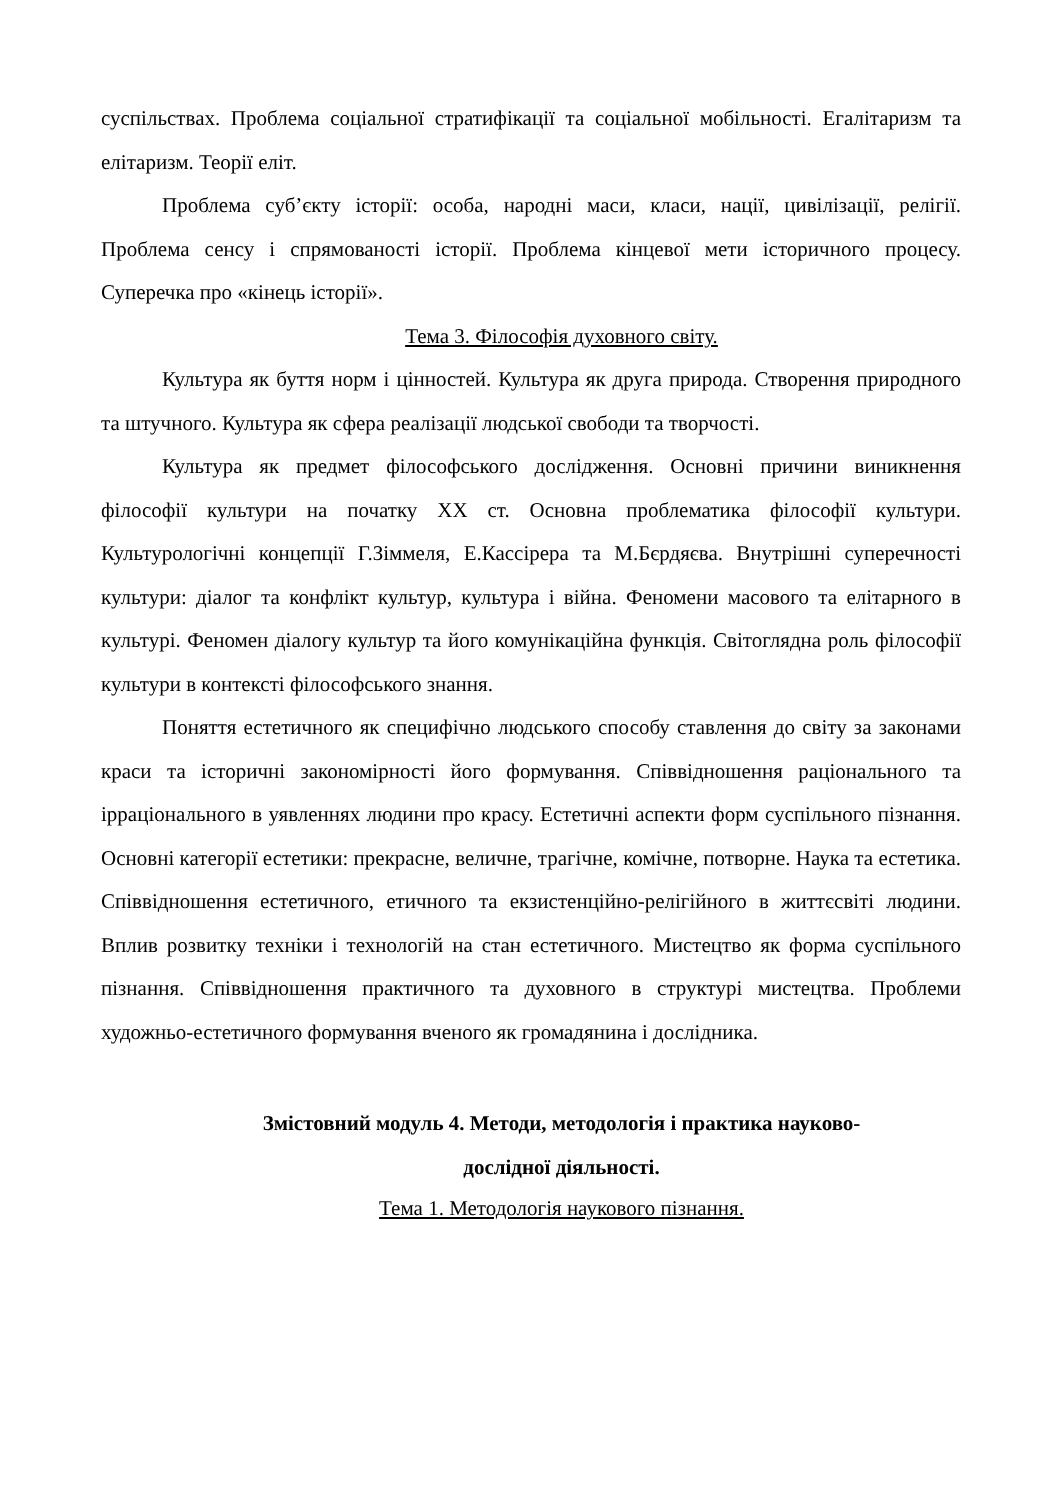суспільствах. Проблема соціальної стратифікації та соціальної мобільності. Егалітаризм та елітаризм. Теорії еліт.
Проблема суб’єкту історії: особа, народні маси, класи, нації, цивілізації, релігії. Проблема сенсу і спрямованості історії. Проблема кінцевої мети історичного процесу. Суперечка про «кінець історії».
Тема 3. Філософія духовного світу.
Культура як буття норм і цінностей. Культура як друга природа. Створення природного та штучного. Культура як сфера реалізації людської свободи та творчості.
Культура як предмет філософського дослідження. Основні причини виникнення філософії культури на початку ХХ ст. Основна проблематика філософії культури. Культурологічні концепції Г.Зіммеля, Е.Кассірера та М.Бєрдяєва. Внутрішні суперечності культури: діалог та конфлікт культур, культура і війна. Феномени масового та елітарного в культурі. Феномен діалогу культур та його комунікаційна функція. Світоглядна роль філософії культури в контексті філософського знання.
Поняття естетичного як специфічно людського способу ставлення до світу за законами краси та історичні закономірності його формування. Співвідношення раціонального та ірраціонального в уявленнях людини про красу. Естетичні аспекти форм суспільного пізнання. Основні категорії естетики: прекрасне, величне, трагічне, комічне, потворне. Наука та естетика. Співвідношення естетичного, етичного та екзистенційно-релігійного в життєсвіті людини. Вплив розвитку техніки і технологій на стан естетичного. Мистецтво як форма суспільного пізнання. Співвідношення практичного та духовного в структурі мистецтва. Проблеми художньо-естетичного формування вченого як громадянина і дослідника.
Змістовний модуль 4. Методи, методологія і практика науково-
дослідної діяльності.
Тема 1. Методологія наукового пізнання.